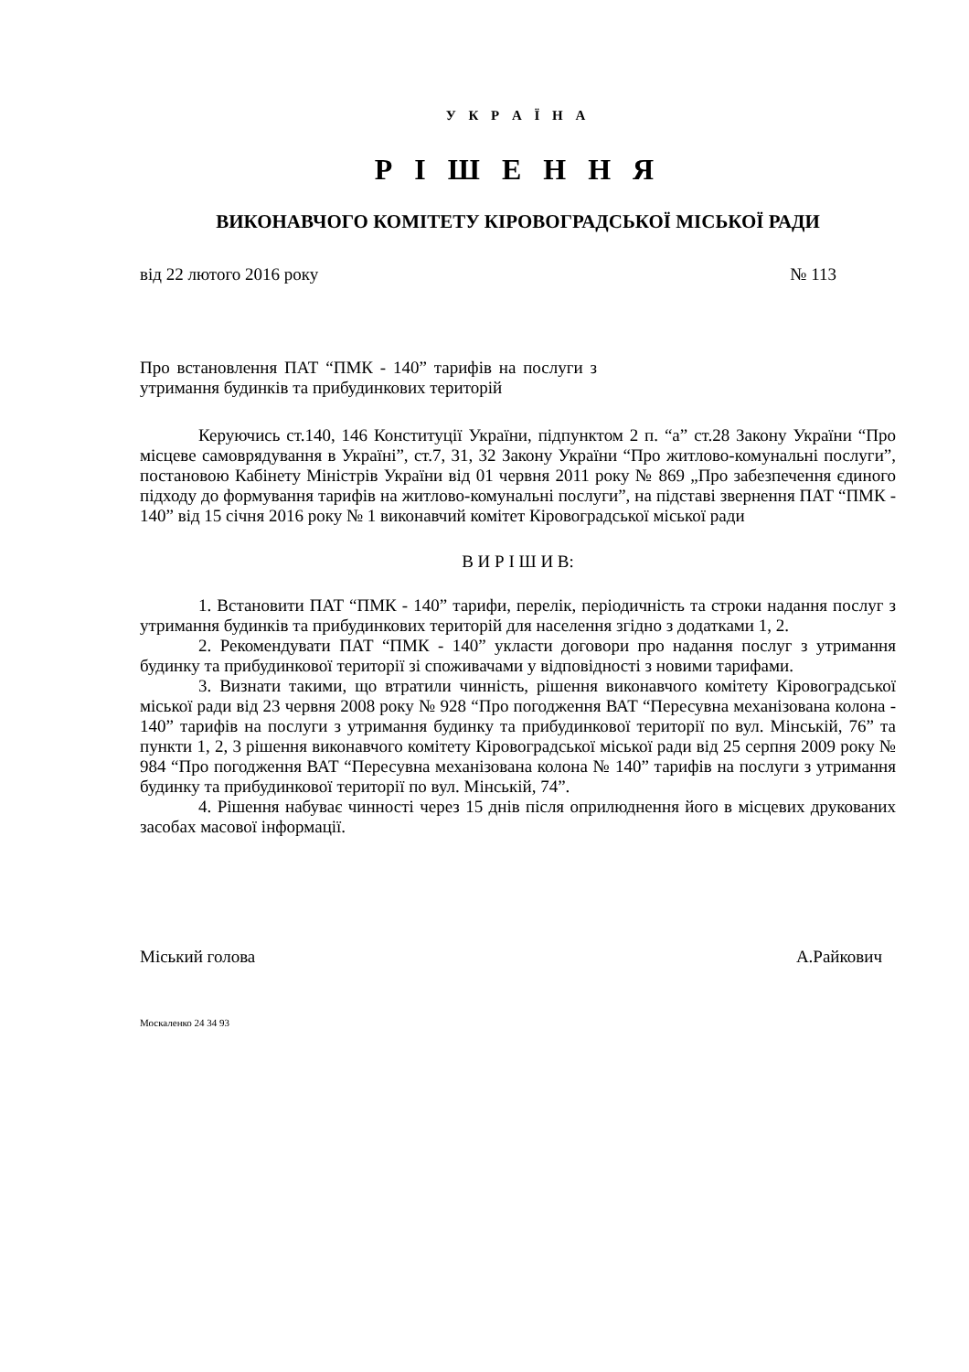У К Р А Ї Н А
Р І Ш Е Н Н Я
ВИКОНАВЧОГО КОМІТЕТУ КІРОВОГРАДСЬКОЇ МІСЬКОЇ РАДИ
від 22 лютого 2016 року № 113
Про встановлення ПАТ “ПМК - 140” тарифів на послуги з утримання будинків та прибудинкових територій
Керуючись ст.140, 146 Конституції України, підпунктом 2 п. “а” ст.28 Закону України “Про місцеве самоврядування в Україні”, ст.7, 31, 32 Закону України “Про житлово-комунальні послуги”, постановою Кабінету Міністрів України від 01 червня 2011 року № 869 „Про забезпечення єдиного підходу до формування тарифів на житлово-комунальні послуги”, на підставі звернення ПАТ “ПМК - 140” від 15 січня 2016 року № 1 виконавчий комітет Кіровоградської міської ради
В И Р І Ш И В:
1. Встановити ПАТ “ПМК - 140” тарифи, перелік, періодичність та строки надання послуг з утримання будинків та прибудинкових територій для населення згідно з додатками 1, 2.
2. Рекомендувати ПАТ “ПМК - 140” укласти договори про надання послуг з утримання будинку та прибудинкової території зі споживачами у відповідності з новими тарифами.
3. Визнати такими, що втратили чинність, рішення виконавчого комітету Кіровоградської міської ради від 23 червня 2008 року № 928 “Про погодження ВАТ “Пересувна механізована колона - 140” тарифів на послуги з утримання будинку та прибудинкової території по вул. Мінській, 76” та пункти 1, 2, 3 рішення виконавчого комітету Кіровоградської міської ради від 25 серпня 2009 року № 984 “Про погодження ВАТ “Пересувна механізована колона № 140” тарифів на послуги з утримання будинку та прибудинкової території по вул. Мінській, 74”.
4. Рішення набуває чинності через 15 днів після оприлюднення його в місцевих друкованих засобах масової інформації.
Міський голова А.Райкович
Москаленко 24 34 93